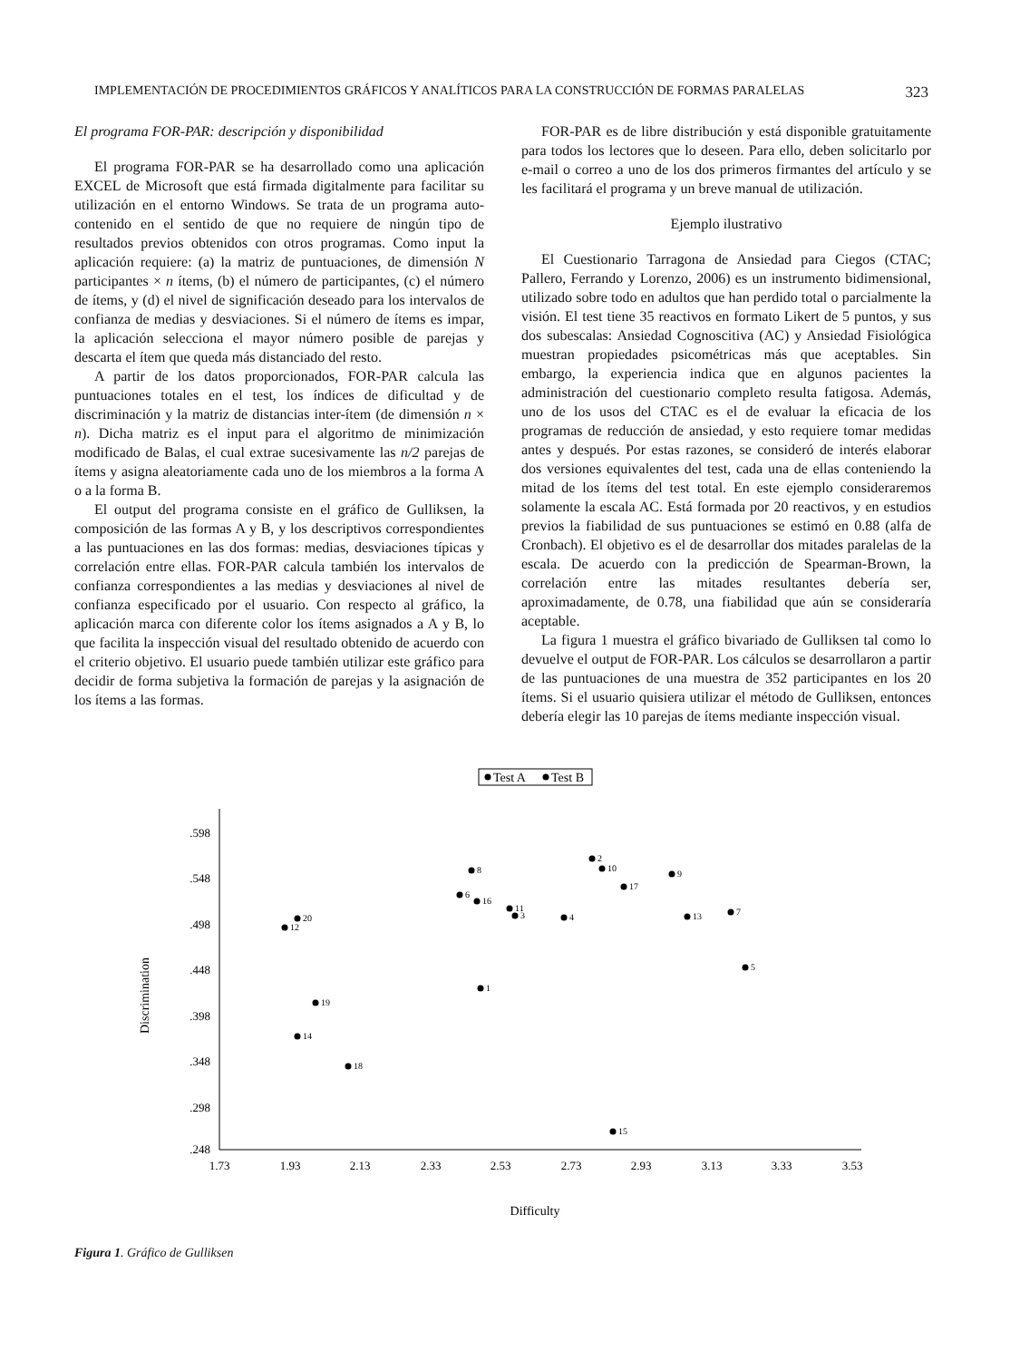IMPLEMENTACIÓN DE PROCEDIMIENTOS GRÁFICOS Y ANALÍTICOS PARA LA CONSTRUCCIÓN DE FORMAS PARALELAS 323
El programa FOR-PAR: descripción y disponibilidad
El programa FOR-PAR se ha desarrollado como una aplicación EXCEL de Microsoft que está firmada digitalmente para facilitar su utilización en el entorno Windows. Se trata de un programa auto-contenido en el sentido de que no requiere de ningún tipo de resultados previos obtenidos con otros programas. Como input la aplicación requiere: (a) la matriz de puntuaciones, de dimensión N participantes × n ítems, (b) el número de participantes, (c) el número de ítems, y (d) el nivel de significación deseado para los intervalos de confianza de medias y desviaciones. Si el número de ítems es impar, la aplicación selecciona el mayor número posible de parejas y descarta el ítem que queda más distanciado del resto.
A partir de los datos proporcionados, FOR-PAR calcula las puntuaciones totales en el test, los índices de dificultad y de discriminación y la matriz de distancias inter-ítem (de dimensión n × n). Dicha matriz es el input para el algoritmo de minimización modificado de Balas, el cual extrae sucesivamente las n/2 parejas de ítems y asigna aleatoriamente cada uno de los miembros a la forma A o a la forma B.
El output del programa consiste en el gráfico de Gulliksen, la composición de las formas A y B, y los descriptivos correspondientes a las puntuaciones en las dos formas: medias, desviaciones típicas y correlación entre ellas. FOR-PAR calcula también los intervalos de confianza correspondientes a las medias y desviaciones al nivel de confianza especificado por el usuario. Con respecto al gráfico, la aplicación marca con diferente color los ítems asignados a A y B, lo que facilita la inspección visual del resultado obtenido de acuerdo con el criterio objetivo. El usuario puede también utilizar este gráfico para decidir de forma subjetiva la formación de parejas y la asignación de los ítems a las formas.
FOR-PAR es de libre distribución y está disponible gratuitamente para todos los lectores que lo deseen. Para ello, deben solicitarlo por e-mail o correo a uno de los dos primeros firmantes del artículo y se les facilitará el programa y un breve manual de utilización.
Ejemplo ilustrativo
El Cuestionario Tarragona de Ansiedad para Ciegos (CTAC; Pallero, Ferrando y Lorenzo, 2006) es un instrumento bidimensional, utilizado sobre todo en adultos que han perdido total o parcialmente la visión. El test tiene 35 reactivos en formato Likert de 5 puntos, y sus dos subescalas: Ansiedad Cognoscitiva (AC) y Ansiedad Fisiológica muestran propiedades psicométricas más que aceptables. Sin embargo, la experiencia indica que en algunos pacientes la administración del cuestionario completo resulta fatigosa. Además, uno de los usos del CTAC es el de evaluar la eficacia de los programas de reducción de ansiedad, y esto requiere tomar medidas antes y después. Por estas razones, se consideró de interés elaborar dos versiones equivalentes del test, cada una de ellas conteniendo la mitad de los ítems del test total. En este ejemplo consideraremos solamente la escala AC. Está formada por 20 reactivos, y en estudios previos la fiabilidad de sus puntuaciones se estimó en 0.88 (alfa de Cronbach). El objetivo es el de desarrollar dos mitades paralelas de la escala. De acuerdo con la predicción de Spearman-Brown, la correlación entre las mitades resultantes debería ser, aproximadamente, de 0.78, una fiabilidad que aún se consideraría aceptable.
La figura 1 muestra el gráfico bivariado de Gulliksen tal como lo devuelve el output de FOR-PAR. Los cálculos se desarrollaron a partir de las puntuaciones de una muestra de 352 participantes en los 20 ítems. Si el usuario quisiera utilizar el método de Gulliksen, entonces debería elegir las 10 parejas de ítems mediante inspección visual.
Test A
Test B
.598
.548
.498
.448
.398
.348
.298
.248
1.73
1.93
2.13
2.33
2.53
2.73
2.93
3.13
3.33
3.53
Difficulty
Discrimination
2
10
8
9
17
6
16
11
3
4
13
7
20
12
5
1
19
14
18
15
Figura 1. Gráfico de Gulliksen